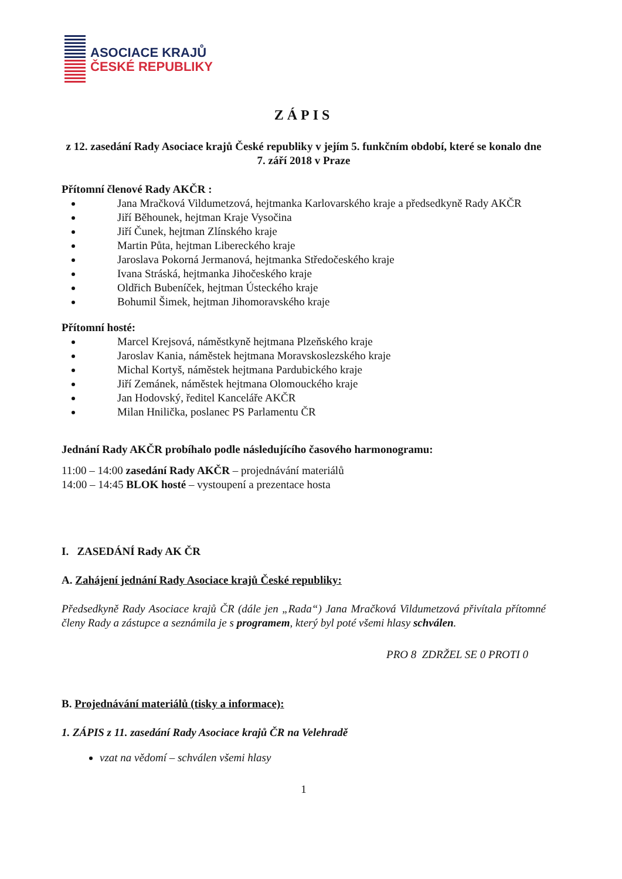ASOCIACE KRAJŮ
ČESKÉ REPUBLIKY
ZÁPIS
z 12. zasedání Rady Asociace krajů České republiky v jejím 5. funkčním období, které se konalo dne 7. září 2018 v Praze
Přítomní členové Rady AKČR :
Jana Mračková Vildumetzová, hejtmanka Karlovarského kraje a předsedkyně Rady AKČR
Jiří Běhounek, hejtman Kraje Vysočina
Jiří Čunek, hejtman Zlínského kraje
Martin Půta, hejtman Libereckého kraje
Jaroslava Pokorná Jermanová, hejtmanka Středočeského kraje
Ivana Stráská, hejtmanka Jihočeského kraje
Oldřich Bubeníček, hejtman Ústeckého kraje
Bohumil Šimek, hejtman Jihomoravského kraje
Přítomní hosté:
Marcel Krejsová, náměstkyně hejtmana Plzeňského kraje
Jaroslav Kania, náměstek hejtmana Moravskoslezského kraje
Michal Kortyš, náměstek hejtmana Pardubického kraje
Jiří Zemánek, náměstek hejtmana Olomouckého kraje
Jan Hodovský, ředitel Kanceláře AKČR
Milan Hnilička, poslanec PS Parlamentu ČR
Jednání Rady AKČR probíhalo podle následujícího časového harmonogramu:
11:00 – 14:00 zasedání Rady AKČR – projednávání materiálů
14:00 – 14:45 BLOK hosté – vystoupení a prezentace hosta
I. ZASEDÁNÍ Rady AK ČR
A. Zahájení jednání Rady Asociace krajů České republiky:
Předsedkyně Rady Asociace krajů ČR (dále jen „Rada“) Jana Mračková Vildumetzová přivítala přítomné členy Rady a zástupce a seznámila je s programem, který byl poté všemi hlasy schválen.
PRO 8 ZDRŽEL SE 0 PROTI 0
B. Projednávání materiálů (tisky a informace):
1. ZÁPIS z 11. zasedání Rady Asociace krajů ČR na Velehradě
vzat na vědomí – schválen všemi hlasy
1